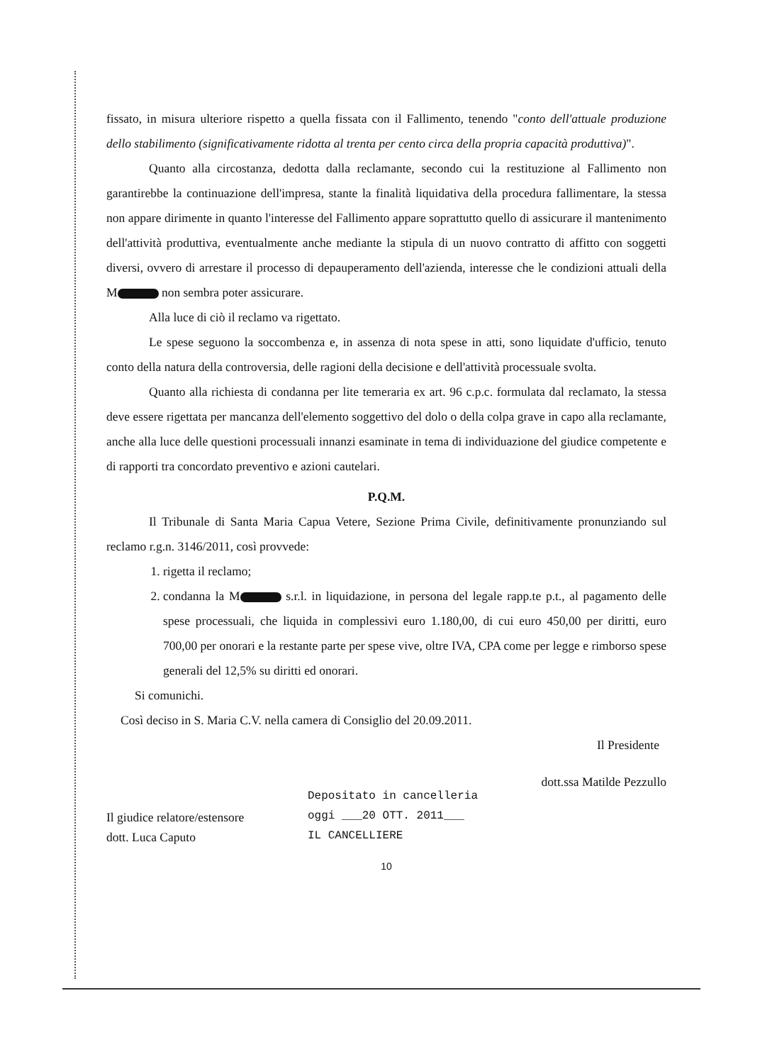fissato, in misura ulteriore rispetto a quella fissata con il Fallimento, tenendo "conto dell'attuale produzione dello stabilimento (significativamente ridotta al trenta per cento circa della propria capacità produttiva)".
Quanto alla circostanza, dedotta dalla reclamante, secondo cui la restituzione al Fallimento non garantirebbe la continuazione dell'impresa, stante la finalità liquidativa della procedura fallimentare, la stessa non appare dirimente in quanto l'interesse del Fallimento appare soprattutto quello di assicurare il mantenimento dell'attività produttiva, eventualmente anche mediante la stipula di un nuovo contratto di affitto con soggetti diversi, ovvero di arrestare il processo di depauperamento dell'azienda, interesse che le condizioni attuali della M non sembra poter assicurare.
Alla luce di ciò il reclamo va rigettato.
Le spese seguono la soccombenza e, in assenza di nota spese in atti, sono liquidate d'ufficio, tenuto conto della natura della controversia, delle ragioni della decisione e dell'attività processuale svolta.
Quanto alla richiesta di condanna per lite temeraria ex art. 96 c.p.c. formulata dal reclamato, la stessa deve essere rigettata per mancanza dell'elemento soggettivo del dolo o della colpa grave in capo alla reclamante, anche alla luce delle questioni processuali innanzi esaminate in tema di individuazione del giudice competente e di rapporti tra concordato preventivo e azioni cautelari.
P.Q.M.
Il Tribunale di Santa Maria Capua Vetere, Sezione Prima Civile, definitivamente pronunziando sul reclamo r.g.n. 3146/2011, così provvede:
1. rigetta il reclamo;
2. condanna la M s.r.l. in liquidazione, in persona del legale rapp.te p.t., al pagamento delle spese processuali, che liquida in complessivi euro 1.180,00, di cui euro 450,00 per diritti, euro 700,00 per onorari e la restante parte per spese vive, oltre IVA, CPA come per legge e rimborso spese generali del 12,5% su diritti ed onorari.
Si comunichi.
Così deciso in S. Maria C.V. nella camera di Consiglio del 20.09.2011.
Il Presidente
Il giudice relatore/estensore
dott. Luca Caputo
Depositato in cancelleria
oggi ___20 OTT. 2011___
IL CANCELLIERE
dott.ssa Matilde Pezzullo
10